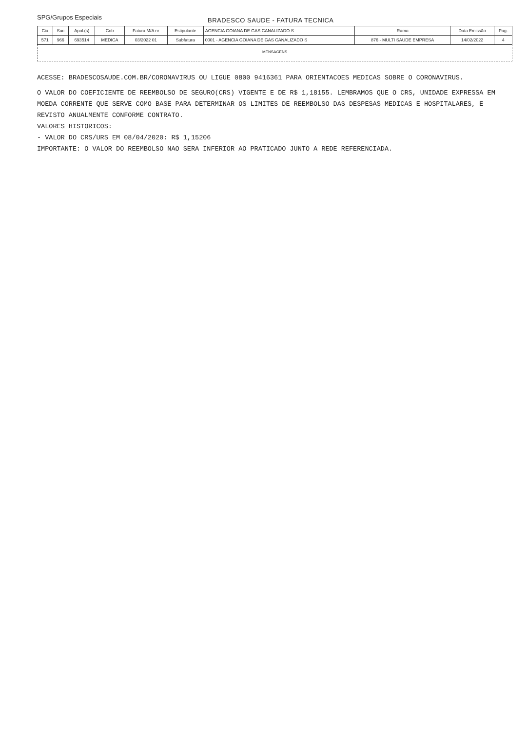SPG/Grupos Especiais
BRADESCO SAUDE - FATURA TECNICA
| Cia | Suc | Apol.(s) | Cob | Fatura M/A nr | Estipulante | AGENCIA GOIANA DE GAS CANALIZADO S | Ramo | Data Emissão | Pag. |
| --- | --- | --- | --- | --- | --- | --- | --- | --- | --- |
| 571 | 966 | 693514 | MEDICA | 03/2022 01 | Subfatura | 0001 - AGENCIA GOIANA DE GAS CANALIZADO S | 876 - MULTI SAUDE EMPRESA | 14/02/2022 | 4 |
MENSAGENS
ACESSE: BRADESCOSAUDE.COM.BR/CORONAVIRUS OU LIGUE 0800 9416361 PARA ORIENTACOES MEDICAS SOBRE O CORONAVIRUS.
O VALOR DO COEFICIENTE DE REEMBOLSO DE SEGURO(CRS) VIGENTE E DE R$ 1,18155. LEMBRAMOS QUE O CRS, UNIDADE EXPRESSA EM MOEDA CORRENTE QUE SERVE COMO BASE PARA DETERMINAR OS LIMITES DE REEMBOLSO DAS DESPESAS MEDICAS E HOSPITALARES, E REVISTO ANUALMENTE CONFORME CONTRATO.
VALORES HISTORICOS:
- VALOR DO CRS/URS EM 08/04/2020: R$ 1,15206
IMPORTANTE: O VALOR DO REEMBOLSO NAO SERA INFERIOR AO PRATICADO JUNTO A REDE REFERENCIADA.